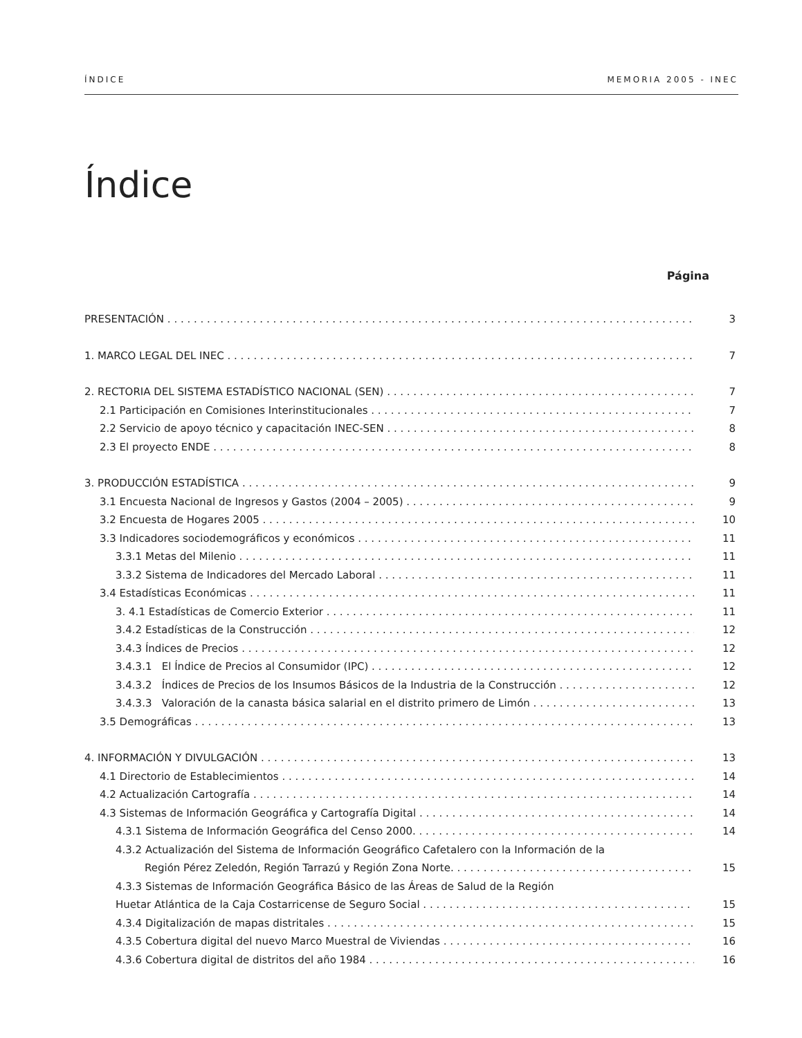ÍNDICE MEMORIA 2005 - INEC
Índice
Página
PRESENTACIÓN 3
1. MARCO LEGAL DEL INEC 7
2. RECTORIA DEL SISTEMA ESTADÍSTICO NACIONAL (SEN) 7
2.1 Participación en Comisiones Interinstitucionales 7
2.2 Servicio de apoyo técnico y capacitación INEC-SEN 8
2.3 El proyecto ENDE 8
3. PRODUCCIÓN ESTADÍSTICA 9
3.1 Encuesta Nacional de Ingresos y Gastos (2004 – 2005) 9
3.2 Encuesta de Hogares 2005 10
3.3 Indicadores sociodemográficos y económicos 11
3.3.1 Metas del Milenio 11
3.3.2 Sistema de Indicadores del Mercado Laboral 11
3.4 Estadísticas Económicas 11
3. 4.1 Estadísticas de Comercio Exterior 11
3.4.2 Estadísticas de la Construcción 12
3.4.3 Índices de Precios 12
3.4.3.1 El Índice de Precios al Consumidor (IPC) 12
3.4.3.2 Índices de Precios de los Insumos Básicos de la Industria de la Construcción 12
3.4.3.3 Valoración de la canasta básica salarial en el distrito primero de Limón 13
3.5 Demográficas 13
4. INFORMACIÓN Y DIVULGACIÓN 13
4.1 Directorio de Establecimientos 14
4.2 Actualización Cartografía 14
4.3 Sistemas de Información Geográfica y Cartografía Digital 14
4.3.1 Sistema de Información Geográfica del Censo 2000. 14
4.3.2 Actualización del Sistema de Información Geográfico Cafetalero con la Información de la
Región Pérez Zeledón, Región Tarrazú y Región Zona Norte. 15
4.3.3 Sistemas de Información Geográfica Básico de las Áreas de Salud de la Región
Huetar Atlántica de la Caja Costarricense de Seguro Social 15
4.3.4 Digitalización de mapas distritales 15
4.3.5 Cobertura digital del nuevo Marco Muestral de Viviendas 16
4.3.6 Cobertura digital de distritos del año 1984 16